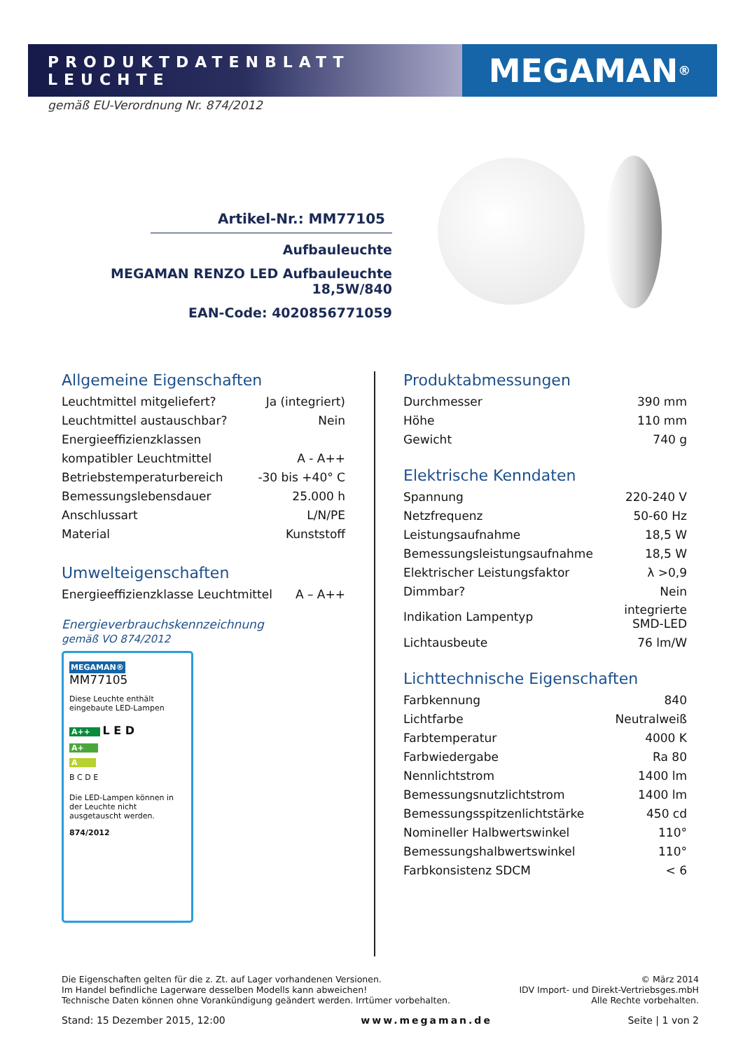PRODUKTDATENBLATT LEUCHTE
MEGAMAN<sup>®</sup>
gemäß EU-Verordnung Nr. 874/2012
Artikel-Nr.: MM77105
Aufbauleuchte
MEGAMAN RENZO LED Aufbauleuchte 18,5W/840
EAN-Code: 4020856771059
Allgemeine Eigenschaften
| Leuchtmittel mitgeliefert? | Ja (integriert) |
| Leuchtmittel austauschbar? | Nein |
| Energieeffizienzklassen | |
| kompatibler Leuchtmittel | A - A++ |
| Betriebstemperaturbereich | -30 bis +40° C |
| Bemessungslebensdauer | 25.000 h |
| Anschlussart | L/N/PE |
| Material | Kunststoff |
Umwelteigenschaften
| Energieeffizienzklasse Leuchtmittel | A – A++ |
Energieverbrauchskennzeichnung
gemäß VO 874/2012
MEGAMAN® MM77105
Diese Leuchte enthält eingebaute LED-Lampen
A++ L E D
A+
A
B C D E
Die LED-Lampen können in der Leuchte nicht ausgetauscht werden.
874/2012
Produktabmessungen
| Durchmesser | 390 mm |
| Höhe | 110 mm |
| Gewicht | 740 g |
Elektrische Kenndaten
| Spannung | 220-240 V |
| Netzfrequenz | 50-60 Hz |
| Leistungsaufnahme | 18,5 W |
| Bemessungsleistungsaufnahme | 18,5 W |
| Elektrischer Leistungsfaktor | λ >0,9 |
| Dimmbar? | Nein |
| Indikation Lampentyp | integrierte SMD-LED |
| Lichtausbeute | 76 lm/W |
Lichttechnische Eigenschaften
| Farbkennung | 840 |
| Lichtfarbe | Neutralweiß |
| Farbtemperatur | 4000 K |
| Farbwiedergabe | Ra 80 |
| Nennlichtstrom | 1400 lm |
| Bemessungsnutzlichtstrom | 1400 lm |
| Bemessungsspitzenlichtstärke | 450 cd |
| Nomineller Halbwertswinkel | 110° |
| Bemessungshalbwertswinkel | 110° |
| Farbkonsistenz SDCM | < 6 |
Die Eigenschaften gelten für die z. Zt. auf Lager vorhandenen Versionen.
Im Handel befindliche Lagerware desselben Modells kann abweichen!
Technische Daten können ohne Vorankündigung geändert werden. Irrtümer vorbehalten.
© März 2014
IDV Import- und Direkt-Vertriebsges.mbH
Alle Rechte vorbehalten.
Stand: 15 Dezember 2015, 12:00 www.megaman.de Seite | 1 von 2